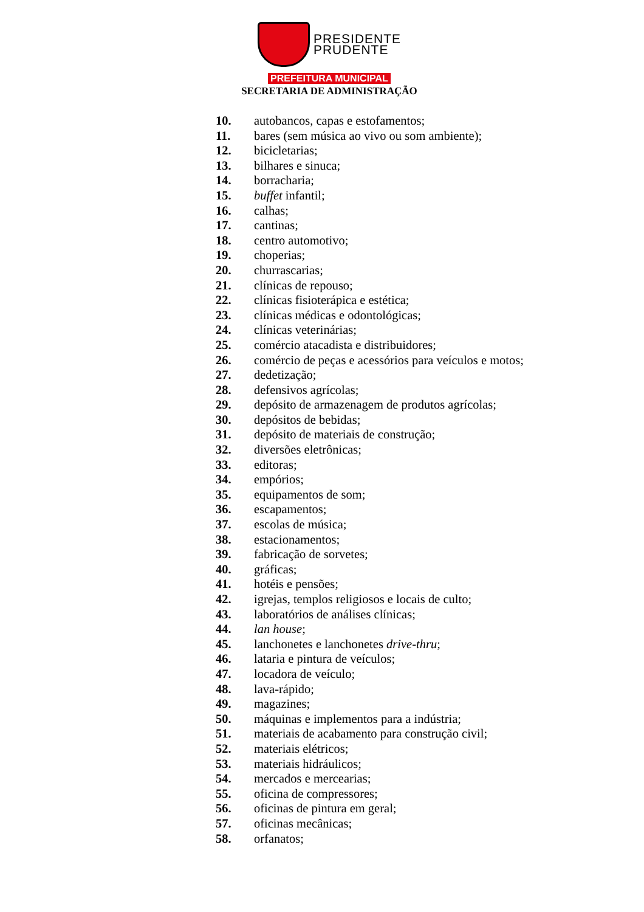PRESIDENTE
PRUDENTE
PREFEITURA MUNICIPAL
SECRETARIA DE ADMINISTRAÇÃO
10. autobancos, capas e estofamentos;
11. bares (sem música ao vivo ou som ambiente);
12. bicicletarias;
13. bilhares e sinuca;
14. borracharia;
15. buffet infantil;
16. calhas;
17. cantinas;
18. centro automotivo;
19. choperias;
20. churrascarias;
21. clínicas de repouso;
22. clínicas fisioterápica e estética;
23. clínicas médicas e odontológicas;
24. clínicas veterinárias;
25. comércio atacadista e distribuidores;
26. comércio de peças e acessórios para veículos e motos;
27. dedetização;
28. defensivos agrícolas;
29. depósito de armazenagem de produtos agrícolas;
30. depósitos de bebidas;
31. depósito de materiais de construção;
32. diversões eletrônicas;
33. editoras;
34. empórios;
35. equipamentos de som;
36. escapamentos;
37. escolas de música;
38. estacionamentos;
39. fabricação de sorvetes;
40. gráficas;
41. hotéis e pensões;
42. igrejas, templos religiosos e locais de culto;
43. laboratórios de análises clínicas;
44. lan house;
45. lanchonetes e lanchonetes drive-thru;
46. lataria e pintura de veículos;
47. locadora de veículo;
48. lava-rápido;
49. magazines;
50. máquinas e implementos para a indústria;
51. materiais de acabamento para construção civil;
52. materiais elétricos;
53. materiais hidráulicos;
54. mercados e mercearias;
55. oficina de compressores;
56. oficinas de pintura em geral;
57. oficinas mecânicas;
58. orfanatos;